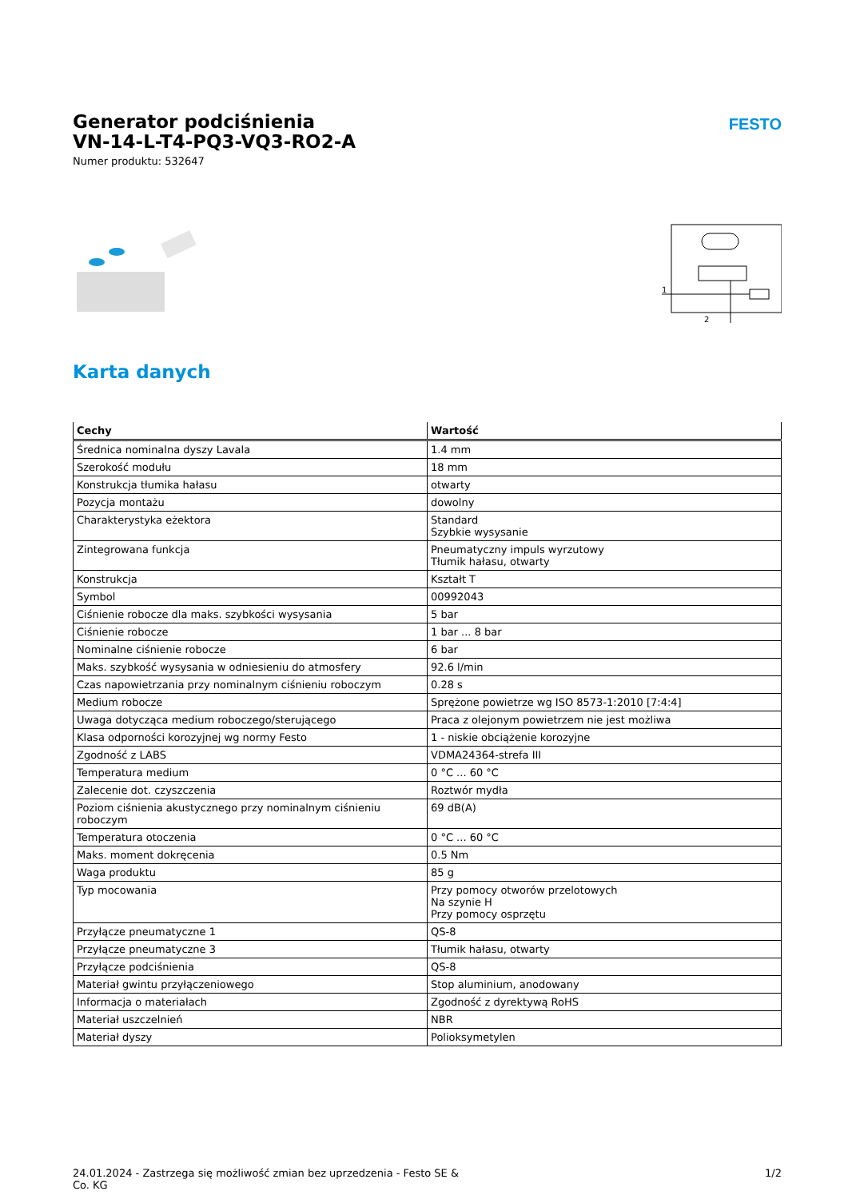Generator podciśnienia
VN-14-L-T4-PQ3-VQ3-RO2-A
Numer produktu: 532647
FESTO
1
2
Karta danych
| Cechy | Wartość |
| --- | --- |
| Średnica nominalna dyszy Lavala | 1.4 mm |
| Szerokość modułu | 18 mm |
| Konstrukcja tłumika hałasu | otwarty |
| Pozycja montażu | dowolny |
| Charakterystyka eżektora | Standard Szybkie wysysanie |
| Zintegrowana funkcja | Pneumatyczny impuls wyrzutowy Tłumik hałasu, otwarty |
| Konstrukcja | Kształt T |
| Symbol | 00992043 |
| Ciśnienie robocze dla maks. szybkości wysysania | 5 bar |
| Ciśnienie robocze | 1 bar ... 8 bar |
| Nominalne ciśnienie robocze | 6 bar |
| Maks. szybkość wysysania w odniesieniu do atmosfery | 92.6 l/min |
| Czas napowietrzania przy nominalnym ciśnieniu roboczym | 0.28 s |
| Medium robocze | Sprężone powietrze wg ISO 8573-1:2010 [7:4:4] |
| Uwaga dotycząca medium roboczego/sterującego | Praca z olejonym powietrzem nie jest możliwa |
| Klasa odporności korozyjnej wg normy Festo | 1 - niskie obciążenie korozyjne |
| Zgodność z LABS | VDMA24364-strefa III |
| Temperatura medium | 0 °C ... 60 °C |
| Zalecenie dot. czyszczenia | Roztwór mydła |
| Poziom ciśnienia akustycznego przy nominalnym ciśnieniu roboczym | 69 dB(A) |
| Temperatura otoczenia | 0 °C ... 60 °C |
| Maks. moment dokręcenia | 0.5 Nm |
| Waga produktu | 85 g |
| Typ mocowania | Przy pomocy otworów przelotowych Na szynie H Przy pomocy osprzętu |
| Przyłącze pneumatyczne 1 | QS-8 |
| Przyłącze pneumatyczne 3 | Tłumik hałasu, otwarty |
| Przyłącze podciśnienia | QS-8 |
| Materiał gwintu przyłączeniowego | Stop aluminium, anodowany |
| Informacja o materiałach | Zgodność z dyrektywą RoHS |
| Materiał uszczelnień | NBR |
| Materiał dyszy | Polioksymetylen |
24.01.2024 - Zastrzega się możliwość zmian bez uprzedzenia - Festo SE &
Co. KG
1/2